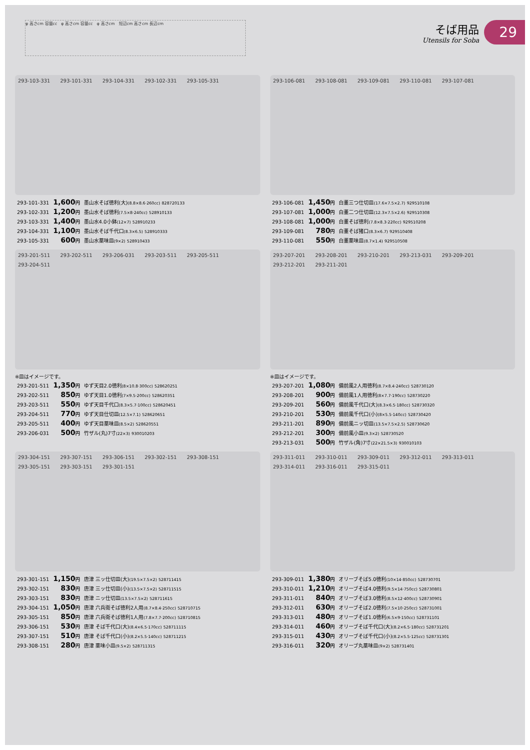φ 高さcm 容量cc　φ 高さcm 容量cc　φ 高さcm　短辺cm 高さcm 長辺cm
そば用品
Utensils for Soba
29
293-103-331 293-101-331 293-104-331 293-102-331 293-105-331
| 293-101-331 | 1,600 円 | 墨山水そば徳利(大) (8.8×8.6·260cc) 828720133 |
| 293-102-331 | 1,200 円 | 墨山水そば徳利 (7.5×8·240cc) 528910133 |
| 293-103-331 | 1,400 円 | 墨山水4.0小鉢 (12×7) 528910233 |
| 293-104-331 | 1,100 円 | 墨山水そば千代口 (8.3×6.5) 528910333 |
| 293-105-331 | 600 円 | 墨山水薬味皿 (9×2) 528910433 |
293-106-081 293-108-081 293-109-081 293-110-081 293-107-081
| 293-106-081 | 1,450 円 | 白董三つ仕切皿 (17.6×7.5×2.7) 929510108 |
| 293-107-081 | 1,000 円 | 白董二つ仕切皿 (12.3×7.5×2.6) 929510308 |
| 293-108-081 | 1,000 円 | 白董そば徳利 (7.8×8.3·220cc) 929510208 |
| 293-109-081 | 780 円 | 白董そば猪口 (8.3×6.7) 929510408 |
| 293-110-081 | 550 円 | 白董薬味皿 (8.7×1.4) 929510508 |
293-201-511 293-202-511 293-206-031 293-203-511 293-205-511 293-204-511
※皿はイメージです。
| 293-201-511 | 1,350 円 | ゆず天目2.0徳利 (8×10.8·300cc) 528620251 |
| 293-202-511 | 850 円 | ゆず天目1.0徳利 (7×9.5·200cc) 528620351 |
| 293-203-511 | 550 円 | ゆず天目千代口 (8.3×5.7·100cc) 528620451 |
| 293-204-511 | 770 円 | ゆず天目仕切皿 (12.5×7.1) 528620651 |
| 293-205-511 | 400 円 | ゆず天目薬味皿 (8.5×2) 528620551 |
| 293-206-031 | 500 円 | 竹ザル(丸)7寸 (22×3) 930010203 |
293-207-201 293-208-201 293-210-201 293-213-031 293-209-201 293-212-201 293-211-201
※皿はイメージです。
| 293-207-201 | 1,080 円 | 備前風2人用徳利 (8.7×8.4·240cc) 528730120 |
| 293-208-201 | 900 円 | 備前風1人用徳利 (8×7.7·190cc) 528730220 |
| 293-209-201 | 560 円 | 備前風千代口(大) (8.3×6.5·180cc) 528730320 |
| 293-210-201 | 530 円 | 備前風千代口(小) (8×5.5·140cc) 528730420 |
| 293-211-201 | 890 円 | 備前風ニッ切皿 (13.5×7.5×2.5) 528730620 |
| 293-212-201 | 300 円 | 備前風小皿 (9.3×2) 528730520 |
| 293-213-031 | 500 円 | 竹ザル(角)7寸 (22×21.5×3) 930010103 |
293-304-151 293-307-151 293-306-151 293-302-151 293-308-151 293-305-151 293-303-151 293-301-151
| 293-301-151 | 1,150 円 | 唐津 三ッ仕切皿(大) (19.5×7.5×2) 528711415 |
| 293-302-151 | 830 円 | 唐津 三ッ仕切皿(小) (13.5×7.5×2) 528711515 |
| 293-303-151 | 830 円 | 唐津 ニッ仕切皿 (13.5×7.5×2) 528711615 |
| 293-304-151 | 1,050 円 | 唐津 六兵衛そば徳利2人用 (8.7×8.4·250cc) 528710715 |
| 293-305-151 | 850 円 | 唐津 六兵衛そば徳利1人用 (7.8×7.7·200cc) 528710815 |
| 293-306-151 | 530 円 | 唐津 そば千代口(大) (8.4×6.5·170cc) 528711115 |
| 293-307-151 | 510 円 | 唐津 そば千代口(小) (8.2×5.5·140cc) 528711215 |
| 293-308-151 | 280 円 | 唐津 薬味小皿 (9.5×2) 528711315 |
293-311-011 293-310-011 293-309-011 293-312-011 293-313-011 293-314-011 293-316-011 293-315-011
| 293-309-011 | 1,380 円 | オリーブそば5.0徳利 (10×14·850cc) 528730701 |
| 293-310-011 | 1,210 円 | オリーブそば4.0徳利 (9.5×14·750cc) 528730801 |
| 293-311-011 | 840 円 | オリーブそば3.0徳利 (8.5×12·400cc) 528730901 |
| 293-312-011 | 630 円 | オリーブそば2.0徳利 (7.5×10·250cc) 528731001 |
| 293-313-011 | 480 円 | オリーブそば1.0徳利 (6.5×9·150cc) 528731101 |
| 293-314-011 | 460 円 | オリーブそば千代口(大) (8.2×6.5·180cc) 528731201 |
| 293-315-011 | 430 円 | オリーブそば千代口(小) (8.2×5.5·125cc) 528731301 |
| 293-316-011 | 320 円 | オリーブ丸薬味皿 (9×2) 528731401 |